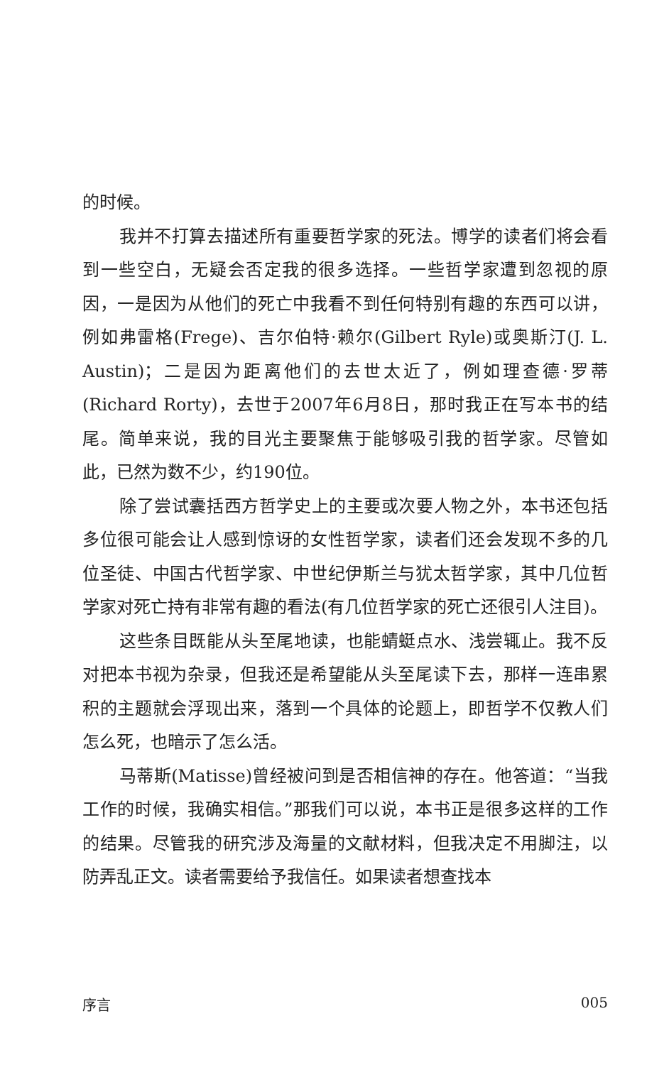的时候。
我并不打算去描述所有重要哲学家的死法。博学的读者们将会看到一些空白，无疑会否定我的很多选择。一些哲学家遭到忽视的原因，一是因为从他们的死亡中我看不到任何特别有趣的东西可以讲，例如弗雷格(Frege)、吉尔伯特·赖尔(Gilbert Ryle)或奥斯汀(J. L. Austin)；二是因为距离他们的去世太近了，例如理查德·罗蒂(Richard Rorty)，去世于2007年6月8日，那时我正在写本书的结尾。简单来说，我的目光主要聚焦于能够吸引我的哲学家。尽管如此，已然为数不少，约190位。
除了尝试囊括西方哲学史上的主要或次要人物之外，本书还包括多位很可能会让人感到惊讶的女性哲学家，读者们还会发现不多的几位圣徒、中国古代哲学家、中世纪伊斯兰与犹太哲学家，其中几位哲学家对死亡持有非常有趣的看法(有几位哲学家的死亡还很引人注目)。
这些条目既能从头至尾地读，也能蜻蜓点水、浅尝辄止。我不反对把本书视为杂录，但我还是希望能从头至尾读下去，那样一连串累积的主题就会浮现出来，落到一个具体的论题上，即哲学不仅教人们怎么死，也暗示了怎么活。
马蒂斯(Matisse)曾经被问到是否相信神的存在。他答道：“当我工作的时候，我确实相信。”那我们可以说，本书正是很多这样的工作的结果。尽管我的研究涉及海量的文献材料，但我决定不用脚注，以防弄乱正文。读者需要给予我信任。如果读者想查找本
序言 005